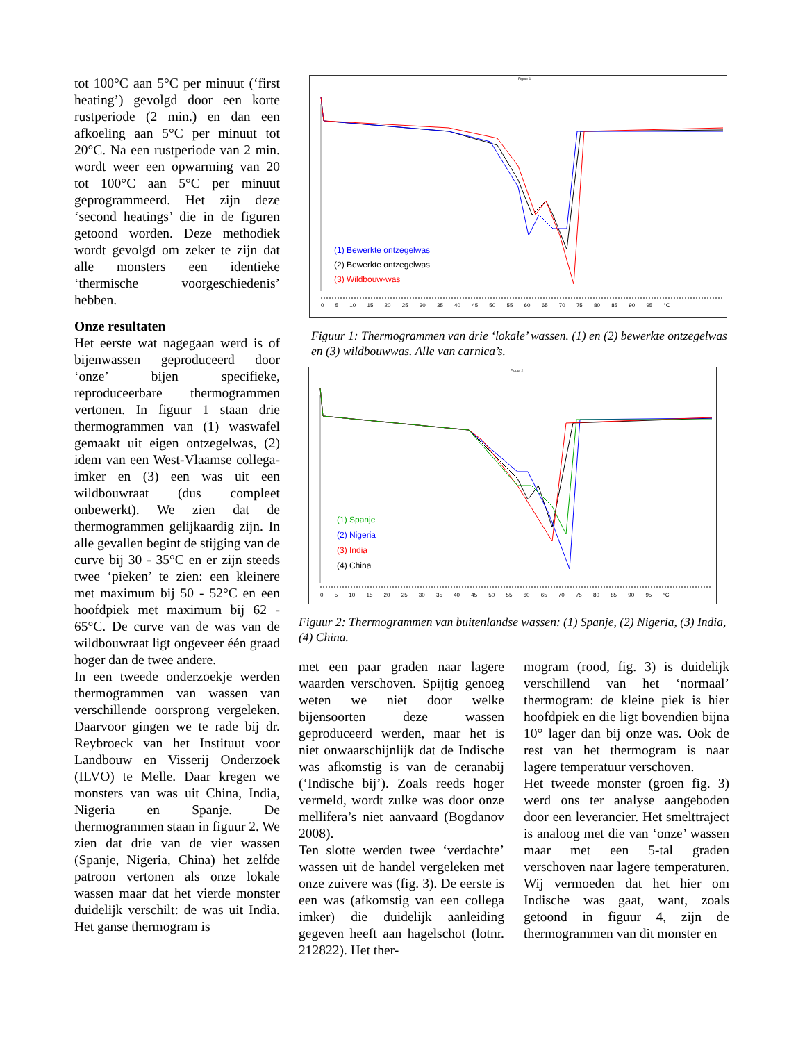tot 100°C aan 5°C per minuut (‘first heating’) gevolgd door een korte rustperiode (2 min.) en dan een afkoeling aan 5°C per minuut tot 20°C. Na een rustperiode van 2 min. wordt weer een opwarming van 20 tot 100°C aan 5°C per minuut geprogrammeerd. Het zijn deze ‘second heatings’ die in de figuren getoond worden. Deze methodiek wordt gevolgd om zeker te zijn dat alle monsters een identieke ‘thermische voorgeschiedenis’ hebben.
Onze resultaten
Het eerste wat nagegaan werd is of bijenwassen geproduceerd door ‘onze’ bijen specifieke, reproduceerbare thermogrammen vertonen. In figuur 1 staan drie thermogrammen van (1) waswafel gemaakt uit eigen ontzegelwas, (2) idem van een West-Vlaamse collega-imker en (3) een was uit een wildbouwraat (dus compleet onbewerkt). We zien dat de thermogrammen gelijkaardig zijn. In alle gevallen begint de stijging van de curve bij 30 - 35°C en er zijn steeds twee ‘pieken’ te zien: een kleinere met maximum bij 50 - 52°C en een hoofdpiek met maximum bij 62 - 65°C. De curve van de was van de wildbouwraat ligt ongeveer één graad hoger dan de twee andere.
In een tweede onderzoekje werden thermogrammen van wassen van verschillende oorsprong vergeleken. Daarvoor gingen we te rade bij dr. Reybroeck van het Instituut voor Landbouw en Visserij Onderzoek (ILVO) te Melle. Daar kregen we monsters van was uit China, India, Nigeria en Spanje. De thermogrammen staan in figuur 2. We zien dat drie van de vier wassen (Spanje, Nigeria, China) het zelfde patroon vertonen als onze lokale wassen maar dat het vierde monster duidelijk verschilt: de was uit India. Het ganse thermogram is
Figuur 1
(1) Bewerkte ontzegelwas
(2) Bewerkte ontzegelwas
(3) Wildbouw-was
0 5 10 15 20 25 30 35 40 45 50 55 60 65 70 75 80 85 90 95 °C
Figuur 1: Thermogrammen van drie ‘lokale’ wassen. (1) en (2) bewerkte ontzegelwas en (3) wildbouwwas. Alle van carnica’s.
Figuur 2
(1) Spanje
(2) Nigeria
(3) India
(4) China
0 5 10 15 20 25 30 35 40 45 50 55 60 65 70 75 80 85 90 95 °C
Figuur 2: Thermogrammen van buitenlandse wassen: (1) Spanje, (2) Nigeria, (3) India, (4) China.
met een paar graden naar lagere waarden verschoven. Spijtig genoeg weten we niet door welke bijensoorten deze wassen geproduceerd werden, maar het is niet onwaarschijnlijk dat de Indische was afkomstig is van de ceranabij (‘Indische bij’). Zoals reeds hoger vermeld, wordt zulke was door onze mellifera’s niet aanvaard (Bogdanov 2008).
Ten slotte werden twee ‘verdachte’ wassen uit de handel vergeleken met onze zuivere was (fig. 3). De eerste is een was (afkomstig van een collega imker) die duidelijk aanleiding gegeven heeft aan hagelschot (lotnr. 212822). Het ther-
mogram (rood, fig. 3) is duidelijk verschillend van het ‘normaal’ thermogram: de kleine piek is hier hoofdpiek en die ligt bovendien bijna 10° lager dan bij onze was. Ook de rest van het thermogram is naar lagere temperatuur verschoven.
Het tweede monster (groen fig. 3) werd ons ter analyse aangeboden door een leverancier. Het smelttraject is analoog met die van ‘onze’ wassen maar met een 5-tal graden verschoven naar lagere temperaturen. Wij vermoeden dat het hier om Indische was gaat, want, zoals getoond in figuur 4, zijn de thermogrammen van dit monster en